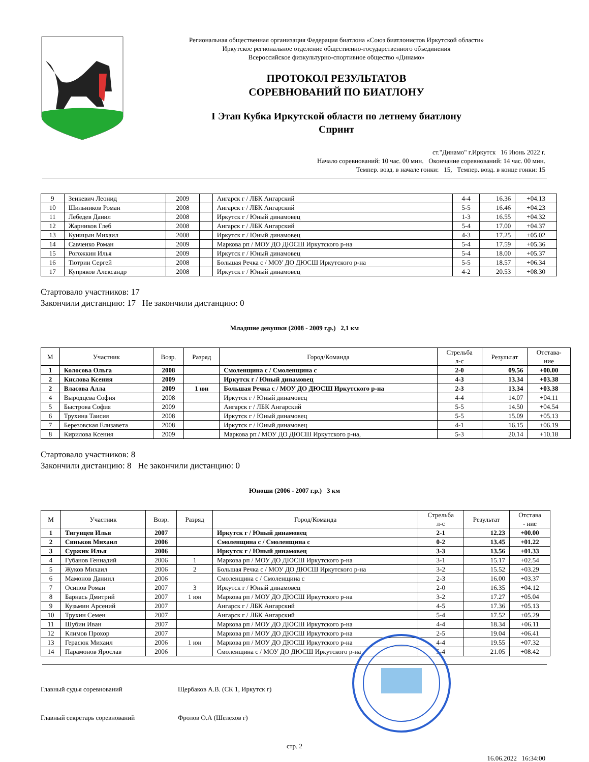Региональная общественная организация Федерация биатлона «Союз биатлонистов Иркутской области»
Иркутское региональное отделение общественно-государственного объединения
Всероссийское физкультурно-спортивное общество «Динамо»
ПРОТОКОЛ РЕЗУЛЬТАТОВ
СОРЕВНОВАНИЙ ПО БИАТЛОНУ
I Этап Кубка Иркутской области по летнему биатлону
Спринт
ст."Динамо" г.Иркутск 16 Июнь 2022 г.
Начало соревнований: 10 час. 00 мин. Окончание соревнований: 14 час. 00 мин.
Темпер. возд. в начале гонки: 15, Темпер. возд. в конце гонки: 15
| 9 | Зенкевич Леонид | 2009 | | Ангарск г / ЛБК Ангарский | 4-4 | 16.36 | +04.13 |
| 10 | Шильников Роман | 2008 | | Ангарск г / ЛБК Ангарский | 5-5 | 16.46 | +04.23 |
| 11 | Лебедев Данил | 2008 | | Иркутск г / Юный динамовец | 1-3 | 16.55 | +04.32 |
| 12 | Жарников Глеб | 2008 | | Ангарск г / ЛБК Ангарский | 5-4 | 17.00 | +04.37 |
| 13 | Куницын Михаил | 2008 | | Иркутск г / Юный динамовец | 4-3 | 17.25 | +05.02 |
| 14 | Савченко Роман | 2009 | | Маркова рп / МОУ ДО ДЮСШ Иркутского р-на | 5-4 | 17.59 | +05.36 |
| 15 | Рогожкин Илья | 2009 | | Иркутск г / Юный динамовец | 5-4 | 18.00 | +05.37 |
| 16 | Тютрин Сергей | 2008 | | Большая Речка с / МОУ ДО ДЮСШ Иркутского р-на | 5-5 | 18.57 | +06.34 |
| 17 | Купряков Александр | 2008 | | Иркутск г / Юный динамовец | 4-2 | 20.53 | +08.30 |
Стартовало участников: 17
Закончили дистанцию: 17 Не закончили дистанцию: 0
Младшие девушки (2008 - 2009 г.р.) 2,1 км
| М | Участник | Возр. | Разряд | Город/Команда | Стрельба л-с | Результат | Отстава- ние |
| --- | --- | --- | --- | --- | --- | --- | --- |
| 1 | Колосова Ольга | 2008 | | Смоленщина с / Смоленщина с | 2-0 | 09.56 | +00.00 |
| 2 | Кислова Ксения | 2009 | | Иркутск г / Юный динамовец | 4-3 | 13.34 | +03.38 |
| 2 | Власова Алла | 2009 | 1 юн | Большая Речка с / МОУ ДО ДЮСШ Иркутского р-на | 2-3 | 13.34 | +03.38 |
| 4 | Выродцева София | 2008 | | Иркутск г / Юный динамовец | 4-4 | 14.07 | +04.11 |
| 5 | Быстрова София | 2009 | | Ангарск г / ЛБК Ангарский | 5-5 | 14.50 | +04.54 |
| 6 | Трухина Таисия | 2008 | | Иркутск г / Юный динамовец | 5-5 | 15.09 | +05.13 |
| 7 | Березовская Елизавета | 2008 | | Иркутск г / Юный динамовец | 4-1 | 16.15 | +06.19 |
| 8 | Кирилова Ксения | 2009 | | Маркова рп / МОУ ДО ДЮСШ Иркутского р-на, | 5-3 | 20.14 | +10.18 |
Стартовало участников: 8
Закончили дистанцию: 8 Не закончили дистанцию: 0
Юноши (2006 - 2007 г.р.) 3 км
| М | Участник | Возр. | Разряд | Город/Команда | Стрельба л-с | Результат | Отстава - ние |
| --- | --- | --- | --- | --- | --- | --- | --- |
| 1 | Тигунцев Илья | 2007 | | Иркутск г / Юный динамовец | 2-1 | 12.23 | +00.00 |
| 2 | Синьков Михаил | 2006 | | Смоленщина с / Смоленщина с | 0-2 | 13.45 | +01.22 |
| 3 | Суржик Илья | 2006 | | Иркутск г / Юный динамовец | 3-3 | 13.56 | +01.33 |
| 4 | Губанов Геннадий | 2006 | 1 | Маркова рп / МОУ ДО ДЮСШ Иркутского р-на | 3-1 | 15.17 | +02.54 |
| 5 | Жуков Михаил | 2006 | 2 | Большая Речка с / МОУ ДО ДЮСШ Иркутского р-на | 3-2 | 15.52 | +03.29 |
| 6 | Мамонов Даниил | 2006 | | Смоленщина с / Смоленщина с | 2-3 | 16.00 | +03.37 |
| 7 | Осипов Роман | 2007 | 3 | Иркутск г / Юный динамовец | 2-0 | 16.35 | +04.12 |
| 8 | Барнась Дмитрий | 2007 | 1 юн | Маркова рп / МОУ ДО ДЮСШ Иркутского р-на | 3-2 | 17.27 | +05.04 |
| 9 | Кузьмин Арсений | 2007 | | Ангарск г / ЛБК Ангарский | 4-5 | 17.36 | +05.13 |
| 10 | Трухин Семен | 2007 | | Ангарск г / ЛБК Ангарский | 5-4 | 17.52 | +05.29 |
| 11 | Шубин Иван | 2007 | | Маркова рп / МОУ ДО ДЮСШ Иркутского р-на | 4-4 | 18.34 | +06.11 |
| 12 | Климов Прохор | 2007 | | Маркова рп / МОУ ДО ДЮСШ Иркутского р-на | 2-5 | 19.04 | +06.41 |
| 13 | Герасюк Михаил | 2006 | 1 юн | Маркова рп / МОУ ДО ДЮСШ Иркутского р-на | 4-4 | 19.55 | +07.32 |
| 14 | Парамонов Ярослав | 2006 | | Смоленщина с / МОУ ДО ДЮСШ Иркутского р-на | 5-4 | 21.05 | +08.42 |
Главный судья соревнований Щербаков А.В. (СК 1, Иркутск г)
Главный секретарь соревнований Фролов О.А (Шелехов г)
стр. 2
16.06.2022 16:34:00